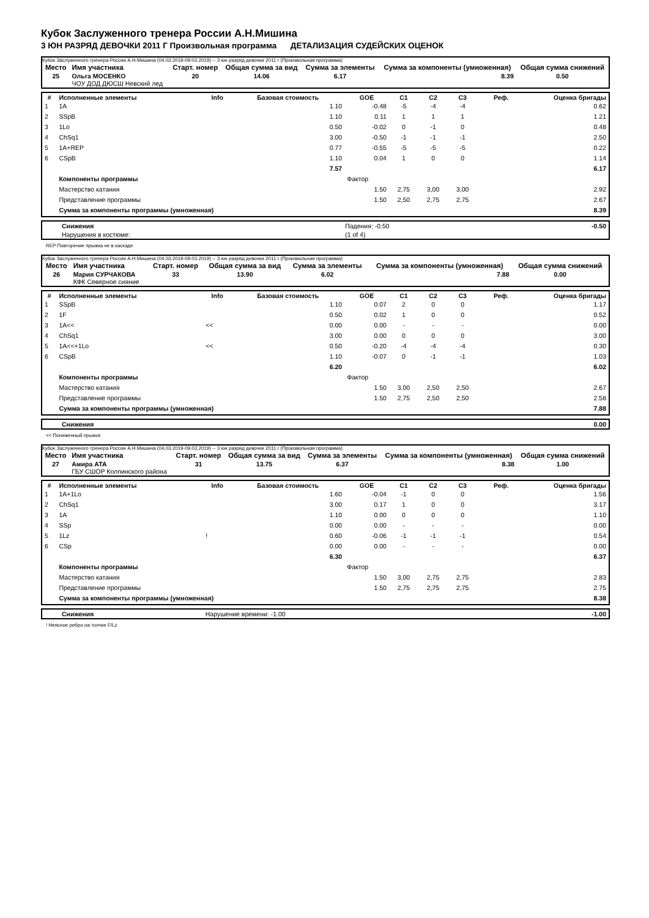Кубок Заслуженного тренера России А.Н.Мишина
3 ЮН РАЗРЯД ДЕВОЧКИ 2011 Г Произвольная программа ДЕТАЛИЗАЦИЯ СУДЕЙСКИХ ОЦЕНОК
Кубок Заслуженного тренера России А.Н.Мишина (04.03.2019-09.03.2019) -- 3 юн разряд девочки 2011 г (Произвольная программа)
| Место | Имя участника | Старт. номер | Общая сумма за вид | Сумма за элементы | Сумма за компоненты (умноженная) | Общая сумма снижений |
| --- | --- | --- | --- | --- | --- | --- |
| 25 | Ольга МОСЕНКО ЧОУ ДОД ДЮСШ Невский лед | 20 | 14.06 | 6.17 | 8.39 | 0.50 |
| # | Исполненные элементы | Info | Базовая стоимость | GOE | C1 | C2 | C3 | Реф. | Оценка бригады |
| --- | --- | --- | --- | --- | --- | --- | --- | --- | --- |
| 1 | 1A | | 1.10 | -0.48 | -5 | -4 | -4 | | 0.62 |
| 2 | SSpB | | 1.10 | 0.11 | 1 | 1 | 1 | | 1.21 |
| 3 | 1Lo | | 0.50 | -0.02 | 0 | -1 | 0 | | 0.48 |
| 4 | ChSq1 | | 3.00 | -0.50 | -1 | -1 | -1 | | 2.50 |
| 5 | 1A+REP | | 0.77 | -0.55 | -5 | -5 | -5 | | 0.22 |
| 6 | CSpB | | 1.10 | 0.04 | 1 | 0 | 0 | | 1.14 |
| | | | 7.57 | | | | | | 6.17 |
| | Компоненты программы | | | Фактор | | | | | |
| | Мастерство катания | | | 1.50 | 2,75 | 3,00 | 3,00 | | 2.92 |
| | Представление программы | | | 1.50 | 2,50 | 2,75 | 2,75 | | 2.67 |
| | Сумма за компоненты программы (умноженная) | | | | | | | | 8.39 |
| | Снижения | Падения: -0.50 | -0.50 |
| | Нарушения в костюме: | (1 of 4) | |
REP Повторение прыжка не в каскаде
Кубок Заслуженного тренера России А.Н.Мишина (04.03.2019-09.03.2019) -- 3 юн разряд девочки 2011 г (Произвольная программа)
| Место | Имя участника | Старт. номер | Общая сумма за вид | Сумма за элементы | Сумма за компоненты (умноженная) | Общая сумма снижений |
| --- | --- | --- | --- | --- | --- | --- |
| 26 | Мария СУРЧАКОВА КФК Северное сияние | 33 | 13.90 | 6.02 | 7.88 | 0.00 |
| # | Исполненные элементы | Info | Базовая стоимость | GOE | C1 | C2 | C3 | Реф. | Оценка бригады |
| --- | --- | --- | --- | --- | --- | --- | --- | --- | --- |
| 1 | SSpB | | 1.10 | 0.07 | 2 | 0 | 0 | | 1.17 |
| 2 | 1F | | 0.50 | 0.02 | 1 | 0 | 0 | | 0.52 |
| 3 | 1A<< | << | 0.00 | 0.00 | - | - | - | | 0.00 |
| 4 | ChSq1 | | 3.00 | 0.00 | 0 | 0 | 0 | | 3.00 |
| 5 | 1A<<+1Lo | << | 0.50 | -0.20 | -4 | -4 | -4 | | 0.30 |
| 6 | CSpB | | 1.10 | -0.07 | 0 | -1 | -1 | | 1.03 |
| | | | 6.20 | | | | | | 6.02 |
| | Компоненты программы | | | Фактор | | | | | |
| | Мастерство катания | | | 1.50 | 3,00 | 2,50 | 2,50 | | 2.67 |
| | Представление программы | | | 1.50 | 2,75 | 2,50 | 2,50 | | 2.58 |
| | Сумма за компоненты программы (умноженная) | | | | | | | | 7.88 |
| | Снижения | 0.00 |
<< Пониженный прыжок
Кубок Заслуженного тренера России А.Н.Мишина (04.03.2019-09.03.2019) -- 3 юн разряд девочки 2011 г (Произвольная программа)
| Место | Имя участника | Старт. номер | Общая сумма за вид | Сумма за элементы | Сумма за компоненты (умноженная) | Общая сумма снижений |
| --- | --- | --- | --- | --- | --- | --- |
| 27 | Амира АТА ГБУ СШОР Колпинского района | 31 | 13.75 | 6.37 | 8.38 | 1.00 |
| # | Исполненные элементы | Info | Базовая стоимость | GOE | C1 | C2 | C3 | Реф. | Оценка бригады |
| --- | --- | --- | --- | --- | --- | --- | --- | --- | --- |
| 1 | 1A+1Lo | | 1.60 | -0.04 | -1 | 0 | 0 | | 1.56 |
| 2 | ChSq1 | | 3.00 | 0.17 | 1 | 0 | 0 | | 3.17 |
| 3 | 1A | | 1.10 | 0.00 | 0 | 0 | 0 | | 1.10 |
| 4 | SSp | | 0.00 | 0.00 | - | - | - | | 0.00 |
| 5 | 1Lz | ! | 0.60 | -0.06 | -1 | -1 | -1 | | 0.54 |
| 6 | CSp | | 0.00 | 0.00 | - | - | - | | 0.00 |
| | | | 6.30 | | | | | | 6.37 |
| | Компоненты программы | | | Фактор | | | | | |
| | Мастерство катания | | | 1.50 | 3,00 | 2,75 | 2,75 | | 2.83 |
| | Представление программы | | | 1.50 | 2,75 | 2,75 | 2,75 | | 2.75 |
| | Сумма за компоненты программы (умноженная) | | | | | | | | 8.38 |
| | Снижения | Нарушение времени: -1.00 | -1.00 |
! Неясное ребро на толчке F/Lz